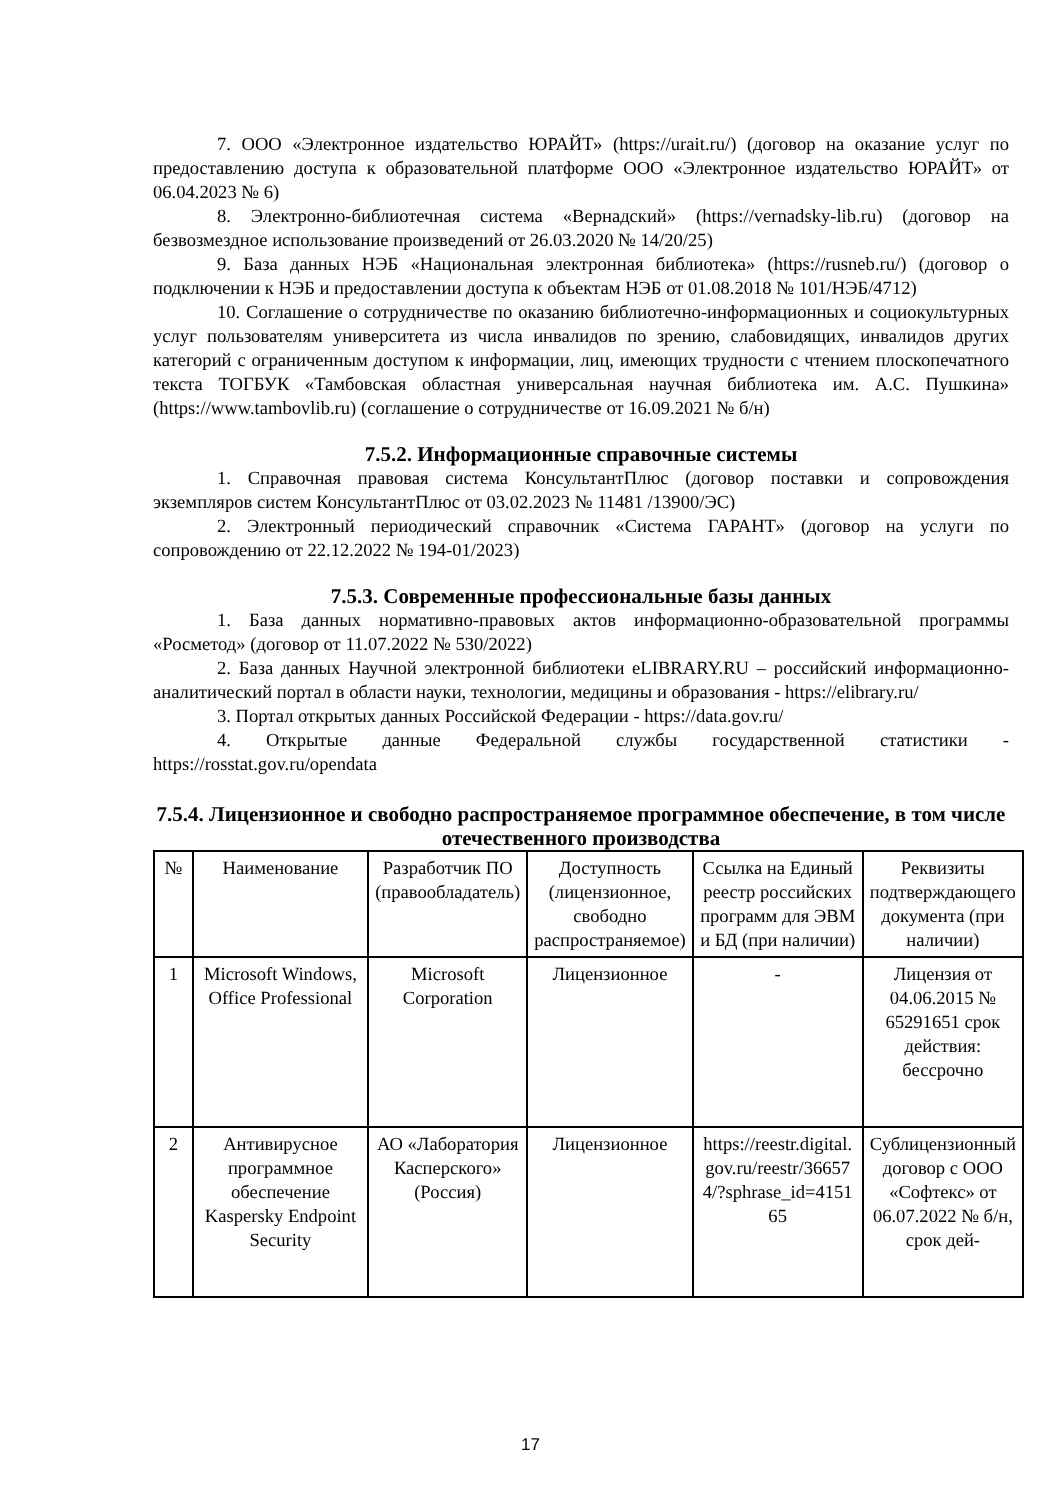7. ООО «Электронное издательство ЮРАЙТ» (https://urait.ru/) (договор на оказание услуг по предоставлению доступа к образовательной платформе ООО «Электронное издательство ЮРАЙТ» от 06.04.2023 № 6)
8. Электронно-библиотечная система «Вернадский» (https://vernadsky-lib.ru) (договор на безвозмездное использование произведений от 26.03.2020 № 14/20/25)
9. База данных НЭБ «Национальная электронная библиотека» (https://rusneb.ru/) (договор о подключении к НЭБ и предоставлении доступа к объектам НЭБ от 01.08.2018 № 101/НЭБ/4712)
10. Соглашение о сотрудничестве по оказанию библиотечно-информационных и социокультурных услуг пользователям университета из числа инвалидов по зрению, слабовидящих, инвалидов других категорий с ограниченным доступом к информации, лиц, имеющих трудности с чтением плоскопечатного текста ТОГБУК «Тамбовская областная универсальная научная библиотека им. А.С. Пушкина» (https://www.tambovlib.ru) (соглашение о сотрудничестве от 16.09.2021 № б/н)
7.5.2. Информационные справочные системы
1. Справочная правовая система КонсультантПлюс (договор поставки и сопровождения экземпляров систем КонсультантПлюс от 03.02.2023 № 11481 /13900/ЭС)
2. Электронный периодический справочник «Система ГАРАНТ» (договор на услуги по сопровождению от 22.12.2022 № 194-01/2023)
7.5.3. Современные профессиональные базы данных
1. База данных нормативно-правовых актов информационно-образовательной программы «Росметод» (договор от 11.07.2022 № 530/2022)
2. База данных Научной электронной библиотеки eLIBRARY.RU – российский информационно-аналитический портал в области науки, технологии, медицины и образования - https://elibrary.ru/
3. Портал открытых данных Российской Федерации - https://data.gov.ru/
4. Открытые данные Федеральной службы государственной статистики - https://rosstat.gov.ru/opendata
7.5.4. Лицензионное и свободно распространяемое программное обеспечение, в том числе отечественного производства
| № | Наименование | Разработчик ПО (правообладатель) | Доступность (лицензионное, свободно распространяемое) | Ссылка на Единый реестр российских программ для ЭВМ и БД (при наличии) | Реквизиты подтверждающего документа (при наличии) |
| 1 | Microsoft Windows, Office Professional | Microsoft Corporation | Лицензионное | - | Лицензия от 04.06.2015 № 65291651 срок действия: бессрочно |
| 2 | Антивирусное программное обеспечение Kaspersky Endpoint Security | АО «Лаборатория Касперского» (Россия) | Лицензионное | https://reestr.digital.gov.ru/reestr/366574/?sphrase_id=415165 | Сублицензионный договор с ООО «Софтекс» от 06.07.2022 № б/н, срок дей- |
17